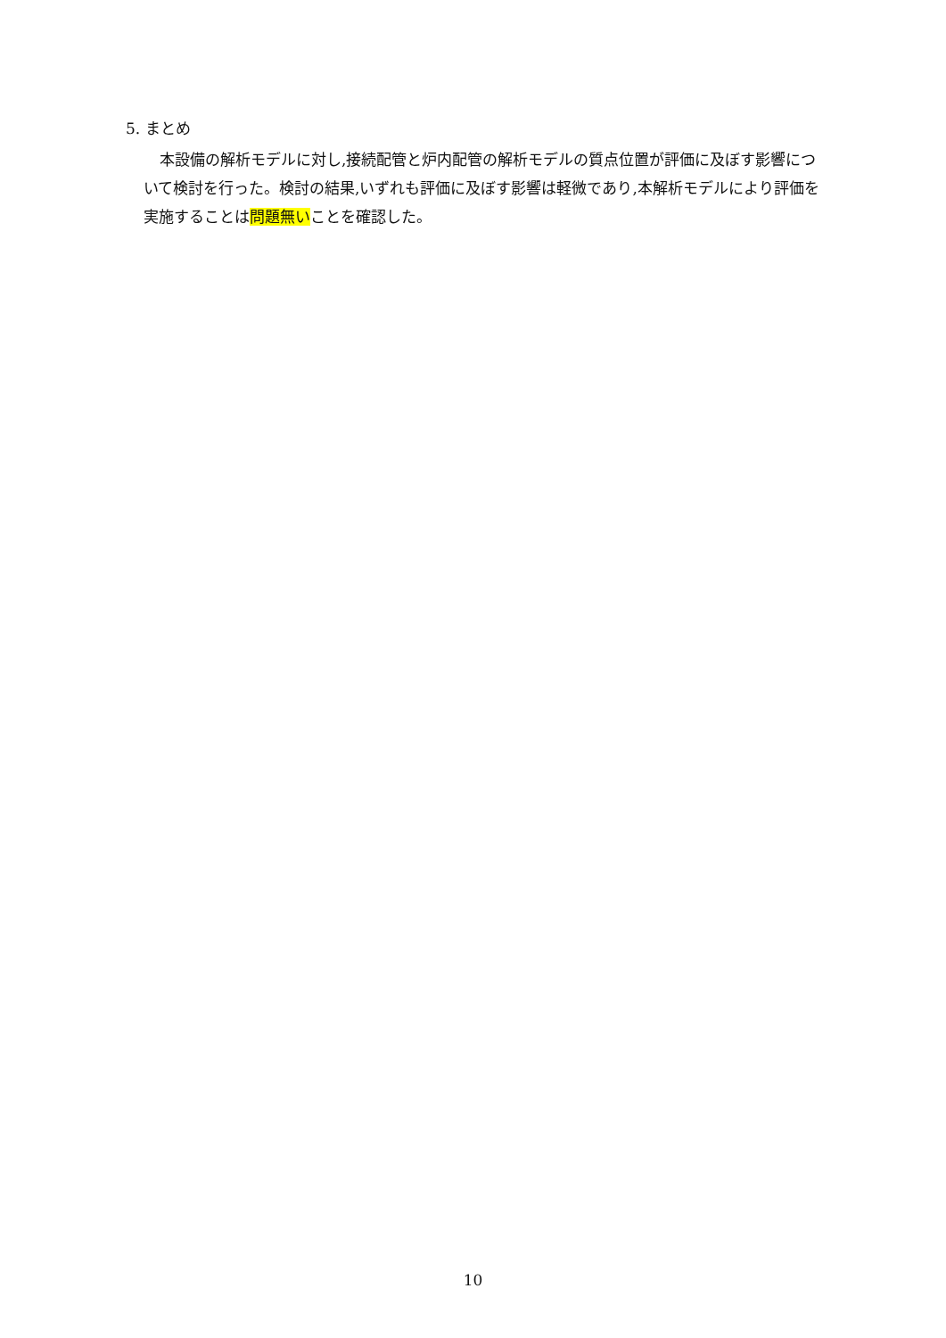5. まとめ
本設備の解析モデルに対し,接続配管と炉内配管の解析モデルの質点位置が評価に及ぼす影響について検討を行った。検討の結果,いずれも評価に及ぼす影響は軽微であり,本解析モデルにより評価を実施することは問題無いことを確認した。
10